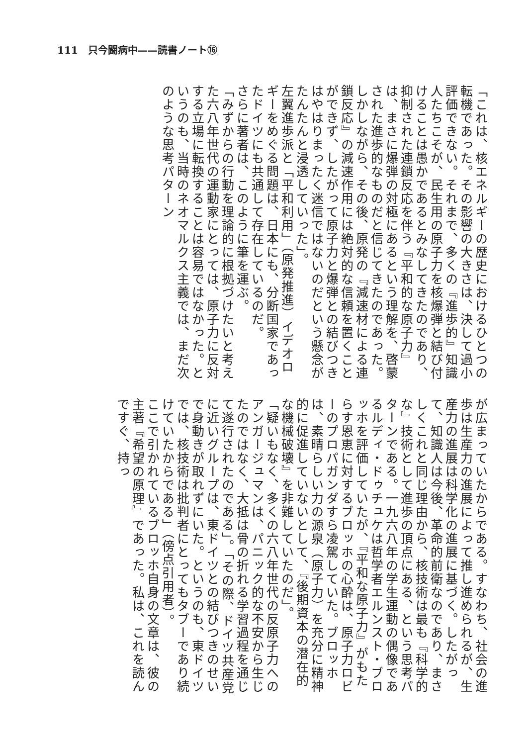111　只今闘病中——読書ノート⑯
「これは、核エネルギーの歴史におけるひとつの転機であった。その影響の大きさは、決して過小評価できない。それまで、多くの『進歩的』知識人たちこそが、民生用の原子力を核爆弾と結び付けることは愚かであるとみなしてきたのであり、抑制された連鎖反応を伴う『平和的な原子力』は、まさに爆弾の対極にあるという理解を、啓蒙された進歩的なものだと信じてきたのであった。しかしながら、その後、原発の『減速材による連鎖反応』の減速作用には絶対的な信頼を置くことができず、したがって原子力と爆弾との結びつきはやはりまったく迷信ではないのだという懸念がたんたんと浸透していった」。
左翼進歩派と「平和利用」（原発推進）イデオロギーをめぐる問題は、日本にも、分断国家であったドイツにも共通して存在しているのだ。
さらに著者は、このように筆を運ぶ。
「みずからの行動を理論的に根拠づけたいと考えた六八年世代の運動家にとっては、原子力に反対する立場に転換することは容易ではなかった。というのも、当時のネオマルクス主義では、まだ次のような思考パターン
が広まっていたからである。すなわち、社会の進歩は生産力の進展によって推し進められるが、生産力の進展は科学化の進展に基づく。したがって、知識人は今後、革命的前衛なのであり、まさしくこれと同じ理由から、核技術は最も『科学的な』技術として進歩の頂点にある、という思考パターンである。一九六八年の学生運動の偶像であるルディ・ドゥチュケは哲学者エルンスト・ブロッホを評価していたが、『平和な原子力』がもたらす恩恵に対するブロッホの心酔は、原子力ロビーのプロパガンダすら凌駕していた。ブロッホは、素晴らしい力の源泉（原子力）を充分に精神的に促進していないとして、『後期資本の潜在的な機械破壊』を非難していたのだ」。
「疑いもなく、多くの六八年世代の反原子力へのアンガージュマンは、パニック的な不安から生じたのではなく、大抵は骨の折れる学習過程を通じて遂行されたのである」。「その際、ドイツ共産党に近いグループは、東ドイツとの結びつきのせいで身動きが取れずにいた。というのも、東ドイツでは、核技術は批判者にとってもタブーであり続けていたからである」（傍点引用者）。
ここで引かれているブロッホ自身の文章は、彼の主著『希望の原理』であった。私は、これを読んですぐ、持っ